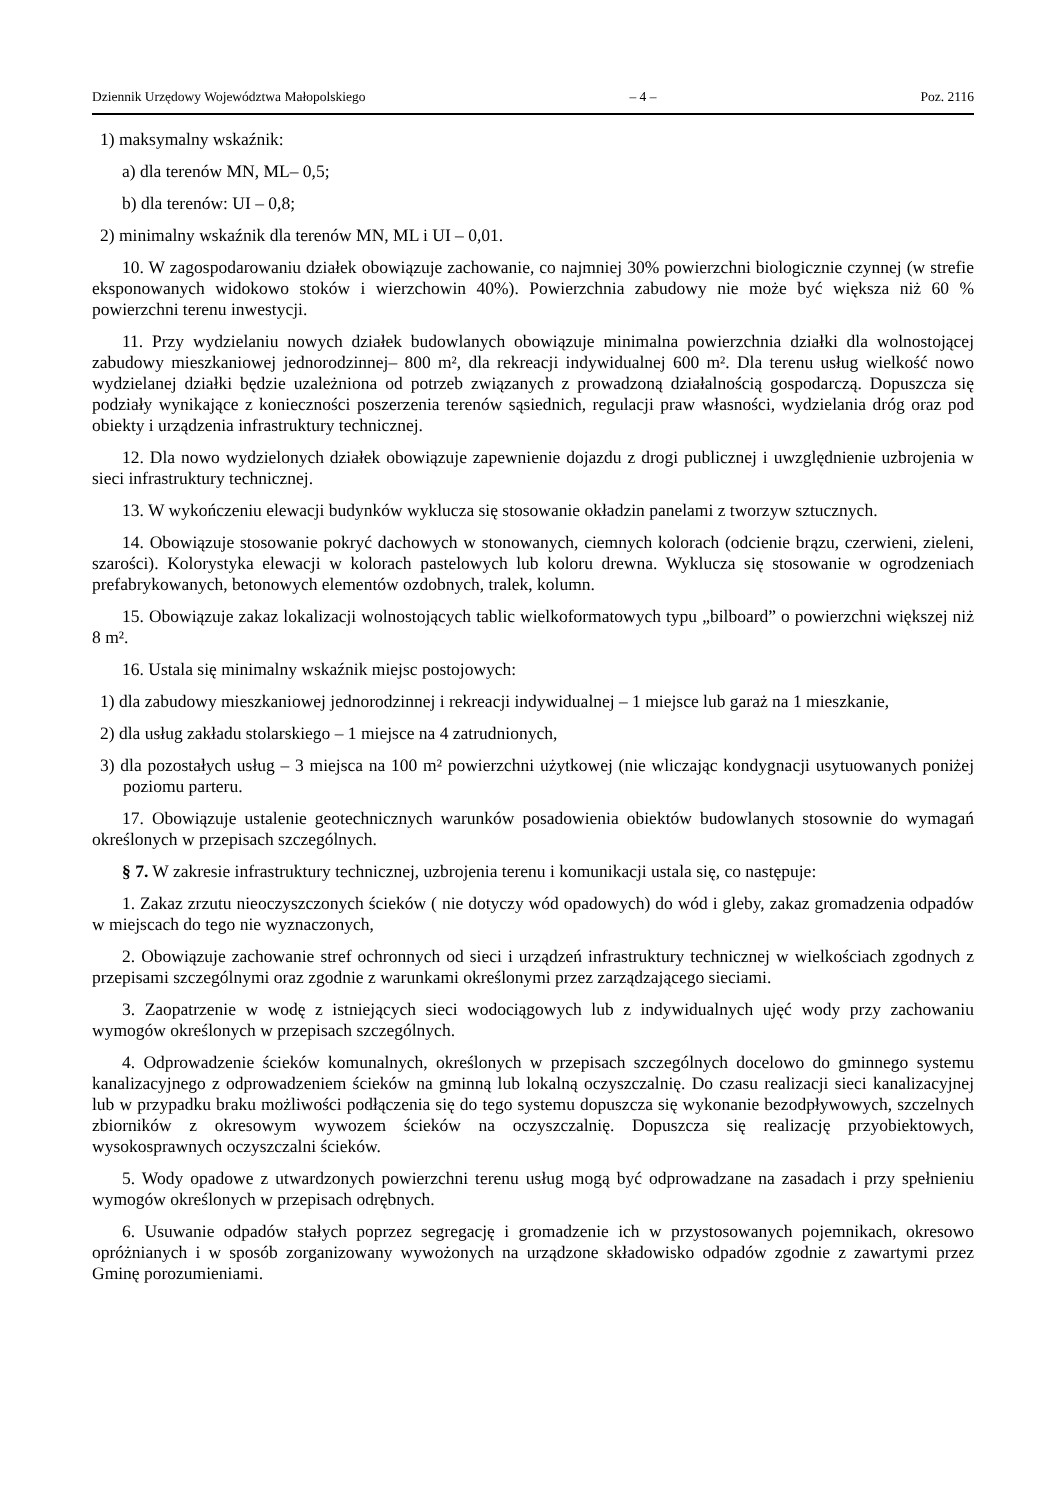Dziennik Urzędowy Województwa Małopolskiego – 4 – Poz. 2116
1) maksymalny wskaźnik:
a) dla terenów MN, ML– 0,5;
b) dla terenów: UI – 0,8;
2) minimalny wskaźnik dla terenów MN, ML i UI – 0,01.
10. W zagospodarowaniu działek obowiązuje zachowanie, co najmniej 30% powierzchni biologicznie czynnej (w strefie eksponowanych widokowo stoków i wierzchowin 40%). Powierzchnia zabudowy nie może być większa niż 60 % powierzchni terenu inwestycji.
11. Przy wydzielaniu nowych działek budowlanych obowiązuje minimalna powierzchnia działki dla wolnostojącej zabudowy mieszkaniowej jednorodzinnej– 800 m², dla rekreacji indywidualnej 600 m². Dla terenu usług wielkość nowo wydzielanej działki będzie uzależniona od potrzeb związanych z prowadzoną działalnością gospodarczą. Dopuszcza się podziały wynikające z konieczności poszerzenia terenów sąsiednich, regulacji praw własności, wydzielania dróg oraz pod obiekty i urządzenia infrastruktury technicznej.
12. Dla nowo wydzielonych działek obowiązuje zapewnienie dojazdu z drogi publicznej i uwzględnienie uzbrojenia w sieci infrastruktury technicznej.
13. W wykończeniu elewacji budynków wyklucza się stosowanie okładzin panelami z tworzyw sztucznych.
14. Obowiązuje stosowanie pokryć dachowych w stonowanych, ciemnych kolorach (odcienie brązu, czerwieni, zieleni, szarości). Kolorystyka elewacji w kolorach pastelowych lub koloru drewna. Wyklucza się stosowanie w ogrodzeniach prefabrykowanych, betonowych elementów ozdobnych, tralek, kolumn.
15. Obowiązuje zakaz lokalizacji wolnostojących tablic wielkoformatowych typu „bilboard” o powierzchni większej niż 8 m².
16. Ustala się minimalny wskaźnik miejsc postojowych:
1) dla zabudowy mieszkaniowej jednorodzinnej i rekreacji indywidualnej – 1 miejsce lub garaż na 1 mieszkanie,
2) dla usług zakładu stolarskiego – 1 miejsce na 4 zatrudnionych,
3) dla pozostałych usług – 3 miejsca na 100 m² powierzchni użytkowej (nie wliczając kondygnacji usytuowanych poniżej poziomu parteru.
17. Obowiązuje ustalenie geotechnicznych warunków posadowienia obiektów budowlanych stosownie do wymagań określonych w przepisach szczególnych.
§ 7. W zakresie infrastruktury technicznej, uzbrojenia terenu i komunikacji ustala się, co następuje:
1. Zakaz zrzutu nieoczyszczonych ścieków ( nie dotyczy wód opadowych) do wód i gleby, zakaz gromadzenia odpadów w miejscach do tego nie wyznaczonych,
2. Obowiązuje zachowanie stref ochronnych od sieci i urządzeń infrastruktury technicznej w wielkościach zgodnych z przepisami szczególnymi oraz zgodnie z warunkami określonymi przez zarządzającego sieciami.
3. Zaopatrzenie w wodę z istniejących sieci wodociągowych lub z indywidualnych ujęć wody przy zachowaniu wymogów określonych w przepisach szczególnych.
4. Odprowadzenie ścieków komunalnych, określonych w przepisach szczególnych docelowo do gminnego systemu kanalizacyjnego z odprowadzeniem ścieków na gminną lub lokalną oczyszczalnię. Do czasu realizacji sieci kanalizacyjnej lub w przypadku braku możliwości podłączenia się do tego systemu dopuszcza się wykonanie bezodpływowych, szczelnych zbiorników z okresowym wywozem ścieków na oczyszczalnię. Dopuszcza się realizację przyobiektowych, wysokosprawnych oczyszczalni ścieków.
5. Wody opadowe z utwardzonych powierzchni terenu usług mogą być odprowadzane na zasadach i przy spełnieniu wymogów określonych w przepisach odrębnych.
6. Usuwanie odpadów stałych poprzez segregację i gromadzenie ich w przystosowanych pojemnikach, okresowo opróżnianych i w sposób zorganizowany wywożonych na urządzone składowisko odpadów zgodnie z zawartymi przez Gminę porozumieniami.